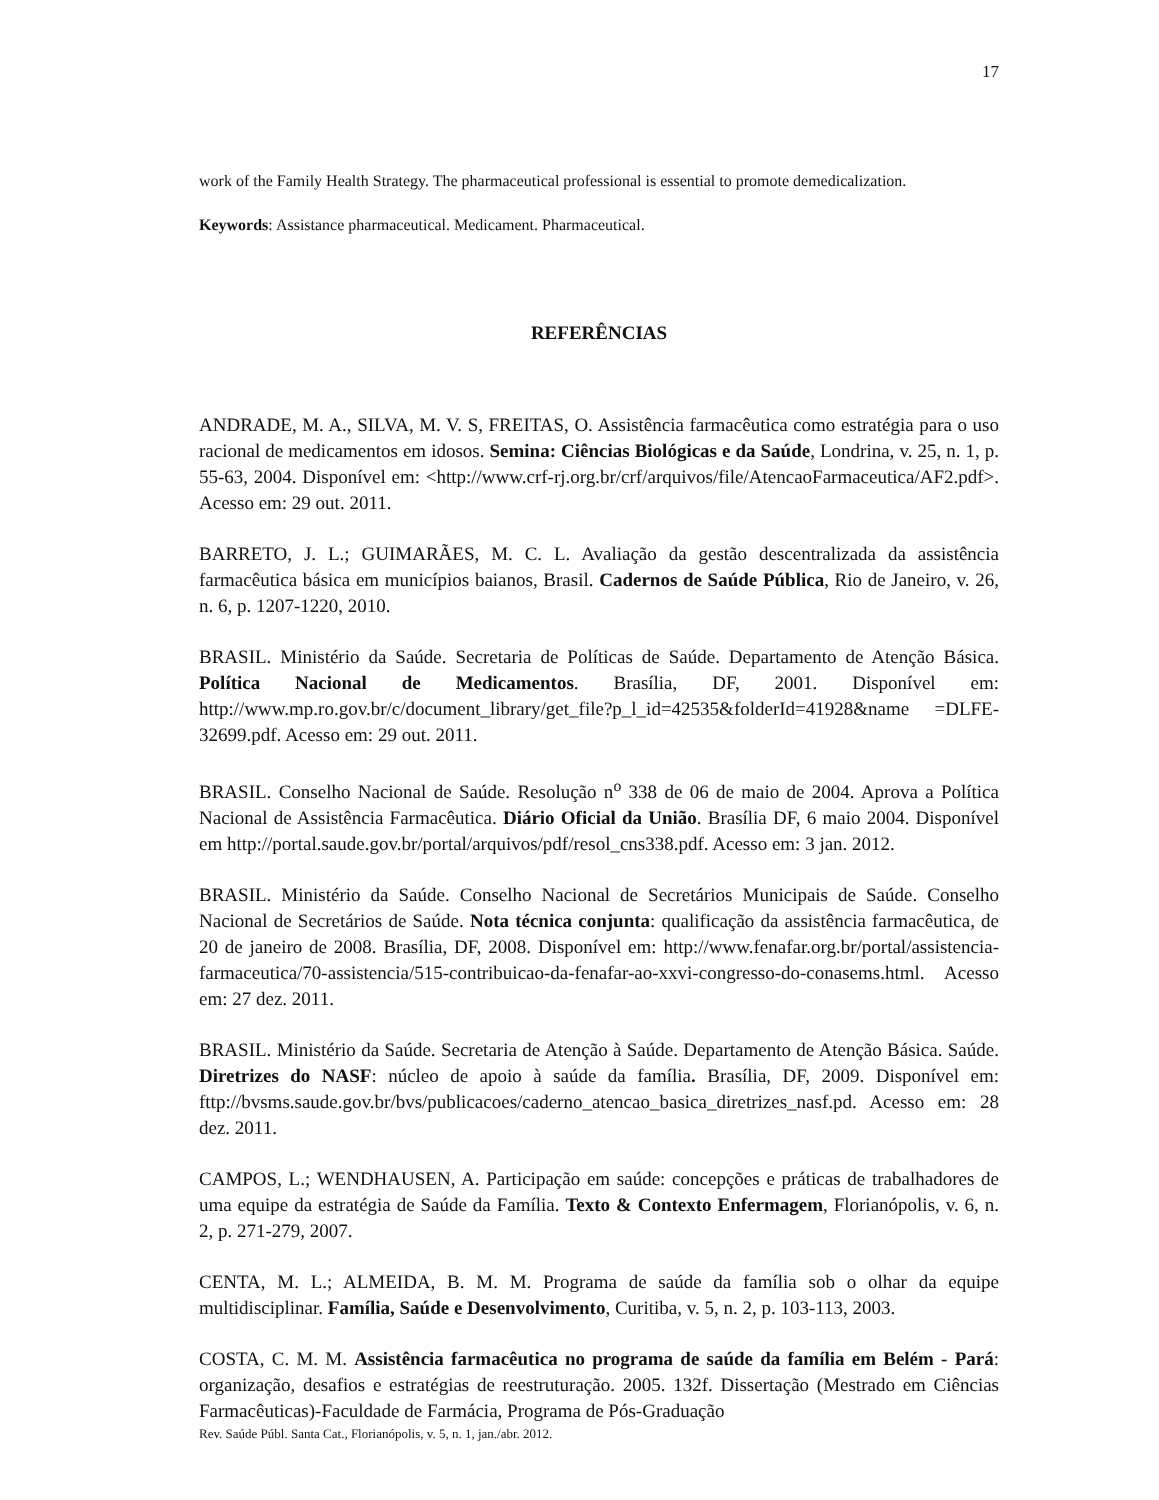17
work of the Family Health Strategy. The pharmaceutical professional is essential to promote demedicalization.
Keywords: Assistance pharmaceutical. Medicament. Pharmaceutical.
REFERÊNCIAS
ANDRADE, M. A., SILVA, M. V. S, FREITAS, O. Assistência farmacêutica como estratégia para o uso racional de medicamentos em idosos. Semina: Ciências Biológicas e da Saúde, Londrina, v. 25, n. 1, p. 55-63, 2004. Disponível em: <http://www.crf-rj.org.br/crf/arquivos/file/AtencaoFarmaceutica/AF2.pdf>. Acesso em: 29 out. 2011.
BARRETO, J. L.; GUIMARÃES, M. C. L. Avaliação da gestão descentralizada da assistência farmacêutica básica em municípios baianos, Brasil. Cadernos de Saúde Pública, Rio de Janeiro, v. 26, n. 6, p. 1207-1220, 2010.
BRASIL. Ministério da Saúde. Secretaria de Políticas de Saúde. Departamento de Atenção Básica. Política Nacional de Medicamentos. Brasília, DF, 2001. Disponível em: http://www.mp.ro.gov.br/c/document_library/get_file?p_l_id=42535&folderId=41928&name =DLFE-32699.pdf. Acesso em: 29 out. 2011.
BRASIL. Conselho Nacional de Saúde. Resolução n<sup>o</sup> 338 de 06 de maio de 2004. Aprova a Política Nacional de Assistência Farmacêutica. Diário Oficial da União. Brasília DF, 6 maio 2004. Disponível em http://portal.saude.gov.br/portal/arquivos/pdf/resol_cns338.pdf. Acesso em: 3 jan. 2012.
BRASIL. Ministério da Saúde. Conselho Nacional de Secretários Municipais de Saúde. Conselho Nacional de Secretários de Saúde. Nota técnica conjunta: qualificação da assistência farmacêutica, de 20 de janeiro de 2008. Brasília, DF, 2008. Disponível em: http://www.fenafar.org.br/portal/assistencia-farmaceutica/70-assistencia/515-contribuicao-da-fenafar-ao-xxvi-congresso-do-conasems.html. Acesso em: 27 dez. 2011.
BRASIL. Ministério da Saúde. Secretaria de Atenção à Saúde. Departamento de Atenção Básica. Saúde. Diretrizes do NASF: núcleo de apoio à saúde da família. Brasília, DF, 2009. Disponível em: fttp://bvsms.saude.gov.br/bvs/publicacoes/caderno_atencao_basica_diretrizes_nasf.pd. Acesso em: 28 dez. 2011.
CAMPOS, L.; WENDHAUSEN, A. Participação em saúde: concepções e práticas de trabalhadores de uma equipe da estratégia de Saúde da Família. Texto & Contexto Enfermagem, Florianópolis, v. 6, n. 2, p. 271-279, 2007.
CENTA, M. L.; ALMEIDA, B. M. M. Programa de saúde da família sob o olhar da equipe multidisciplinar. Família, Saúde e Desenvolvimento, Curitiba, v. 5, n. 2, p. 103-113, 2003.
COSTA, C. M. M. Assistência farmacêutica no programa de saúde da família em Belém - Pará: organização, desafios e estratégias de reestruturação. 2005. 132f. Dissertação (Mestrado em Ciências Farmacêuticas)-Faculdade de Farmácia, Programa de Pós-Graduação
Rev. Saúde Públ. Santa Cat., Florianópolis, v. 5, n. 1, jan./abr. 2012.